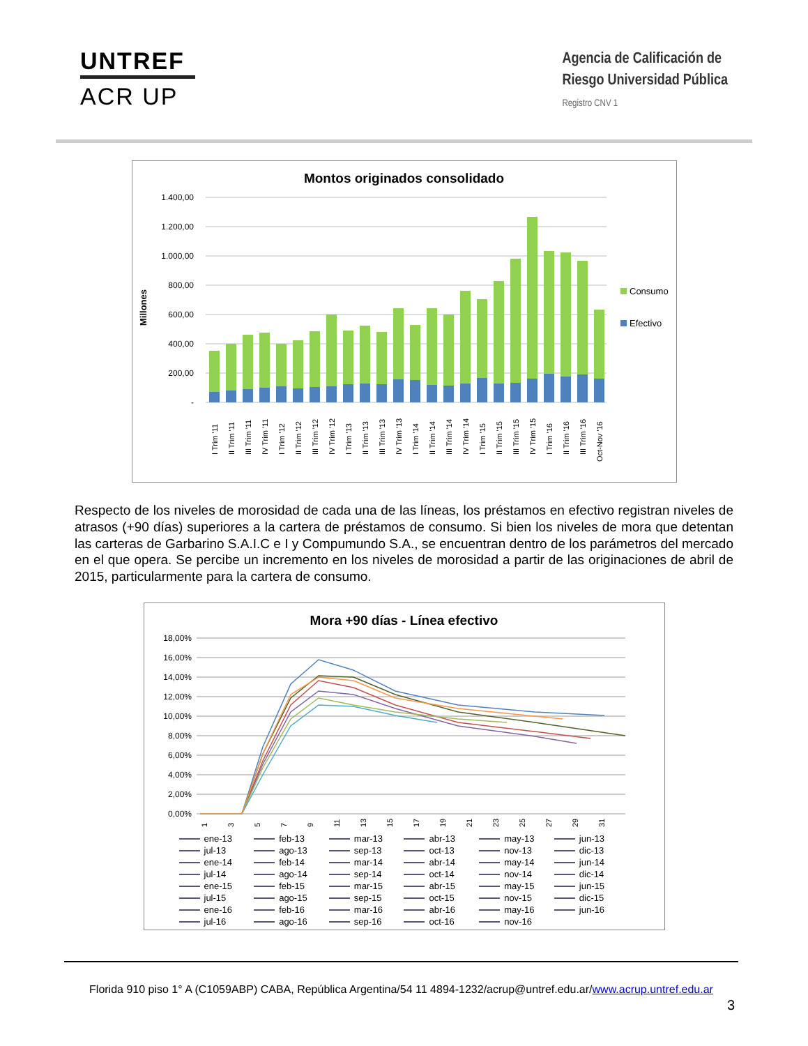UNTREF
ACR UP
Agencia de Calificación de
Riesgo Universidad Pública
Registro CNV 1
Montos originados consolidado
Millones
1.400,00
1.200,00
1.000,00
800,00
600,00
400,00
200,00
-
Consumo
Efectivo
I Trim '11
II Trim '11
III Trim '11
IV Trim '11
I Trim '12
II Trim '12
III Trim '12
IV Trim '12
I Trim '13
II Trim '13
III Trim '13
IV Trim '13
I Trim '14
II Trim '14
III Trim '14
IV Trim '14
I Trim '15
II Trim '15
III Trim '15
IV Trim '15
I Trim '16
II Trim '16
III Trim '16
Oct-Nov '16
Respecto de los niveles de morosidad de cada una de las líneas, los préstamos en efectivo registran niveles de atrasos (+90 días) superiores a la cartera de préstamos de consumo. Si bien los niveles de mora que detentan las carteras de Garbarino S.A.I.C e I y Compumundo S.A., se encuentran dentro de los parámetros del mercado en el que opera. Se percibe un incremento en los niveles de morosidad a partir de las originaciones de abril de 2015, particularmente para la cartera de consumo.
Mora +90 días - Línea efectivo
18,00%
16,00%
14,00%
12,00%
10,00%
8,00%
6,00%
4,00%
2,00%
0,00%
1
3
5
7
9
11
13
15
17
19
21
23
25
27
29
31
ene-13 feb-13 mar-13 abr-13 may-13 jun-13 jul-13 ago-13 sep-13 oct-13 nov-13 dic-13 ene-14 feb-14 mar-14 abr-14 may-14 jun-14 jul-14 ago-14 sep-14 oct-14 nov-14 dic-14 ene-15 feb-15 mar-15 abr-15 may-15 jun-15 jul-15 ago-15 sep-15 oct-15 nov-15 dic-15 ene-16 feb-16 mar-16 abr-16 may-16 jun-16 jul-16 ago-16 sep-16 oct-16 nov-16
Florida 910 piso 1° A (C1059ABP) CABA, República Argentina/54 11 4894-1232/acrup@untref.edu.ar/www.acrup.untref.edu.ar
3